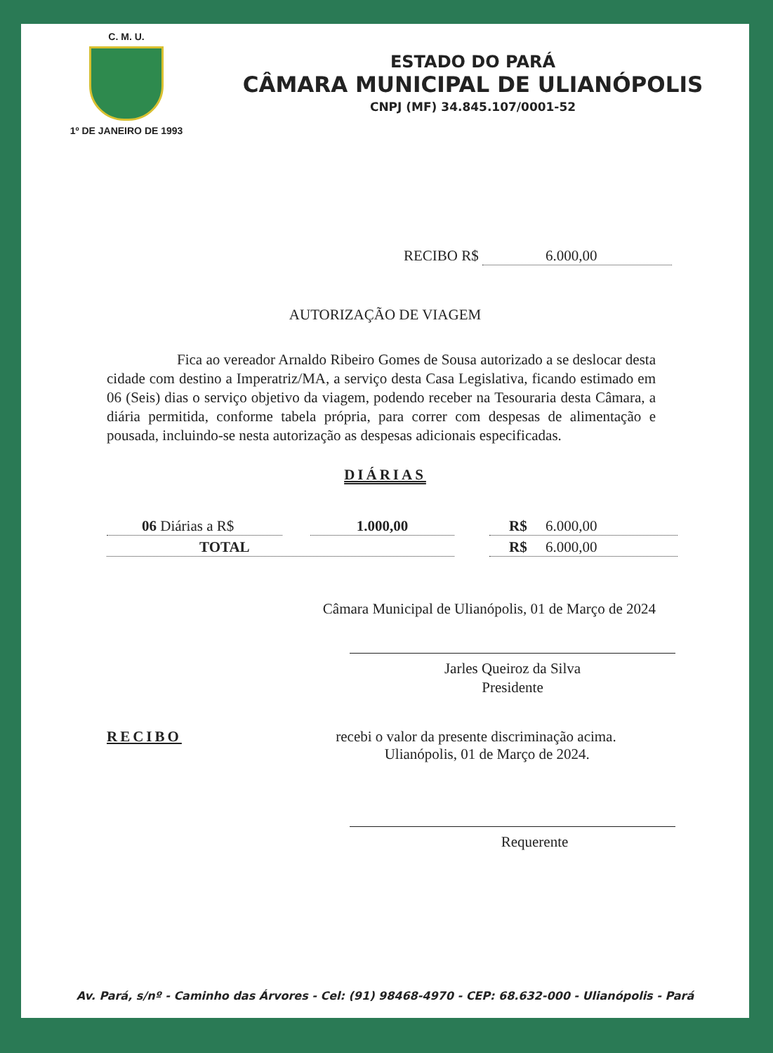C. M. U.
1º DE JANEIRO DE 1993
ESTADO DO PARÁ
CÂMARA MUNICIPAL DE ULIANÓPOLIS
CNPJ (MF) 34.845.107/0001-52
RECIBO R$ 6.000,00
AUTORIZAÇÃO DE VIAGEM
Fica ao vereador Arnaldo Ribeiro Gomes de Sousa autorizado a se deslocar desta cidade com destino a Imperatriz/MA, a serviço desta Casa Legislativa, ficando estimado em 06 (Seis) dias o serviço objetivo da viagem, podendo receber na Tesouraria desta Câmara, a diária permitida, conforme tabela própria, para correr com despesas de alimentação e pousada, incluindo-se nesta autorização as despesas adicionais especificadas.
DIÁRIAS
06 Diárias a R$ 1.000,00 R$ 6.000,00
TOTAL R$ 6.000,00
Câmara Municipal de Ulianópolis, 01 de Março de 2024
Jarles Queiroz da Silva
Presidente
RECIBO recebi o valor da presente discriminação acima.
Ulianópolis, 01 de Março de 2024.
Requerente
Av. Pará, s/nº - Caminho das Árvores - Cel: (91) 98468-4970 - CEP: 68.632-000 - Ulianópolis - Pará